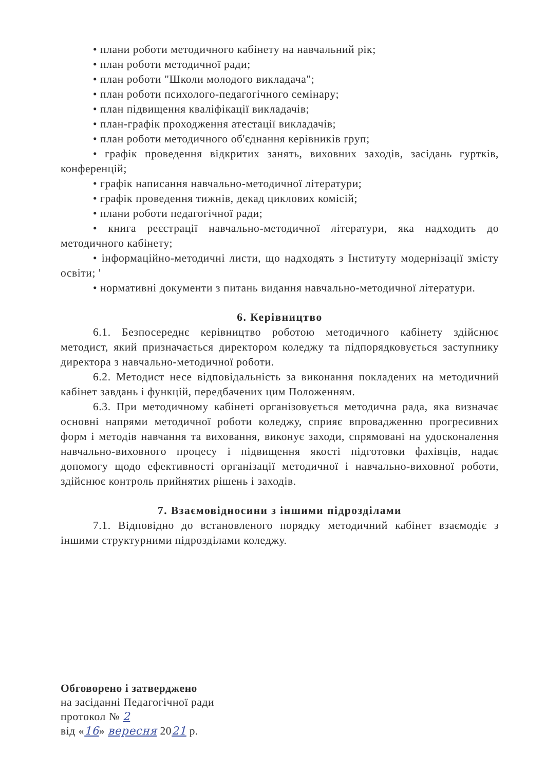• плани роботи методичного кабінету на навчальний рік;
• план роботи методичної ради;
• план роботи "Школи молодого викладача";
• план роботи психолого-педагогічного семінару;
• план підвищення кваліфікації викладачів;
• план-графік проходження атестації викладачів;
• план роботи методичного об'єднання керівників груп;
• графік проведення відкритих занять, виховних заходів, засідань гуртків, конференцій;
• графік написання навчально-методичної літератури;
• графік проведення тижнів, декад циклових комісій;
• плани роботи педагогічної ради;
• книга реєстрації навчально-методичної літератури, яка надходить до методичного кабінету;
• інформаційно-методичні листи, що надходять з Інституту модернізації змісту освіти; '
• нормативні документи з питань видання навчально-методичної літератури.
6. Керівництво
6.1. Безпосереднє керівництво роботою методичного кабінету здійснює методист, який призначається директором коледжу та підпорядковується заступнику директора з навчально-методичної роботи.
6.2. Методист несе відповідальність за виконання покладених на методичний кабінет завдань і функцій, передбачених цим Положенням.
6.3. При методичному кабінеті організовується методична рада, яка визначає основні напрями методичної роботи коледжу, сприяє впровадженню прогресивних форм і методів навчання та виховання, виконує заходи, спрямовані на удосконалення навчально-виховного процесу і підвищення якості підготовки фахівців, надає допомогу щодо ефективності організації методичної і навчально-виховної роботи, здійснює контроль прийнятих рішень і заходів.
7. Взаємовідносини з іншими підрозділами
7.1. Відповідно до встановленого порядку методичний кабінет взаємодіє з іншими структурними підрозділами коледжу.
Обговорено і затверджено
на засіданні Педагогічної ради
протокол № 2
від «16» вересня 2021 р.